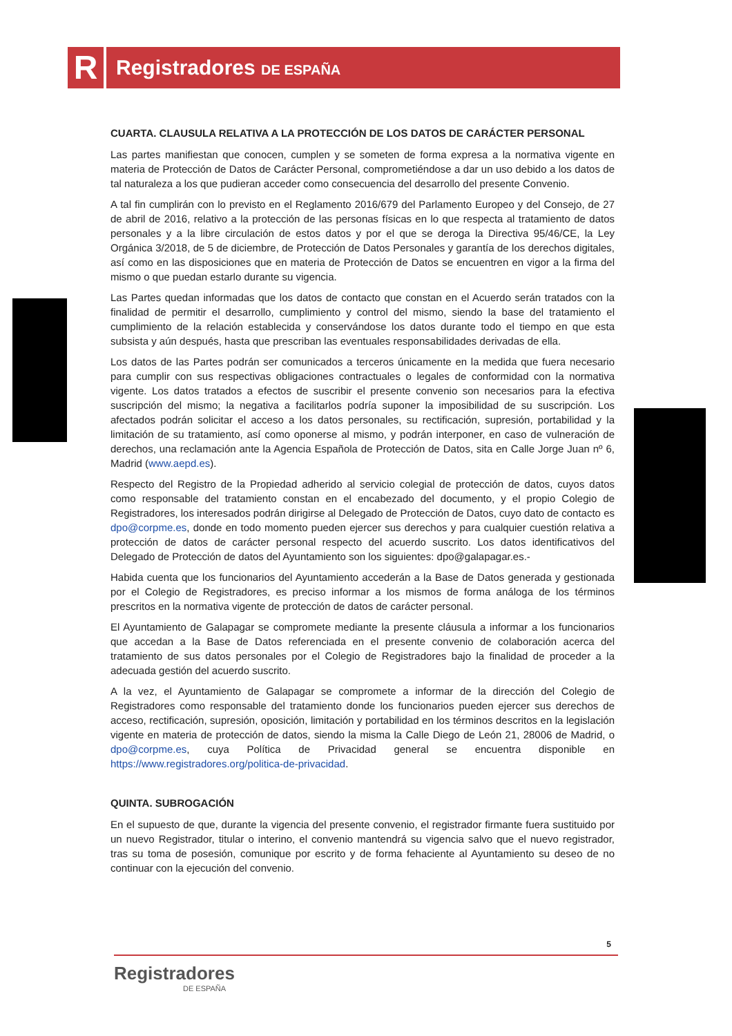R Registradores DE ESPAÑA
CUARTA. CLAUSULA RELATIVA A LA PROTECCIÓN DE LOS DATOS DE CARÁCTER PERSONAL
Las partes manifiestan que conocen, cumplen y se someten de forma expresa a la normativa vigente en materia de Protección de Datos de Carácter Personal, comprometiéndose a dar un uso debido a los datos de tal naturaleza a los que pudieran acceder como consecuencia del desarrollo del presente Convenio.
A tal fin cumplirán con lo previsto en el Reglamento 2016/679 del Parlamento Europeo y del Consejo, de 27 de abril de 2016, relativo a la protección de las personas físicas en lo que respecta al tratamiento de datos personales y a la libre circulación de estos datos y por el que se deroga la Directiva 95/46/CE, la Ley Orgánica 3/2018, de 5 de diciembre, de Protección de Datos Personales y garantía de los derechos digitales, así como en las disposiciones que en materia de Protección de Datos se encuentren en vigor a la firma del mismo o que puedan estarlo durante su vigencia.
Las Partes quedan informadas que los datos de contacto que constan en el Acuerdo serán tratados con la finalidad de permitir el desarrollo, cumplimiento y control del mismo, siendo la base del tratamiento el cumplimiento de la relación establecida y conservándose los datos durante todo el tiempo en que esta subsista y aún después, hasta que prescriban las eventuales responsabilidades derivadas de ella.
Los datos de las Partes podrán ser comunicados a terceros únicamente en la medida que fuera necesario para cumplir con sus respectivas obligaciones contractuales o legales de conformidad con la normativa vigente. Los datos tratados a efectos de suscribir el presente convenio son necesarios para la efectiva suscripción del mismo; la negativa a facilitarlos podría suponer la imposibilidad de su suscripción. Los afectados podrán solicitar el acceso a los datos personales, su rectificación, supresión, portabilidad y la limitación de su tratamiento, así como oponerse al mismo, y podrán interponer, en caso de vulneración de derechos, una reclamación ante la Agencia Española de Protección de Datos, sita en Calle Jorge Juan nº 6, Madrid (www.aepd.es).
Respecto del Registro de la Propiedad adherido al servicio colegial de protección de datos, cuyos datos como responsable del tratamiento constan en el encabezado del documento, y el propio Colegio de Registradores, los interesados podrán dirigirse al Delegado de Protección de Datos, cuyo dato de contacto es dpo@corpme.es, donde en todo momento pueden ejercer sus derechos y para cualquier cuestión relativa a protección de datos de carácter personal respecto del acuerdo suscrito. Los datos identificativos del Delegado de Protección de datos del Ayuntamiento son los siguientes: dpo@galapagar.es.-
Habida cuenta que los funcionarios del Ayuntamiento accederán a la Base de Datos generada y gestionada por el Colegio de Registradores, es preciso informar a los mismos de forma análoga de los términos prescritos en la normativa vigente de protección de datos de carácter personal.
El Ayuntamiento de Galapagar se compromete mediante la presente cláusula a informar a los funcionarios que accedan a la Base de Datos referenciada en el presente convenio de colaboración acerca del tratamiento de sus datos personales por el Colegio de Registradores bajo la finalidad de proceder a la adecuada gestión del acuerdo suscrito.
A la vez, el Ayuntamiento de Galapagar se compromete a informar de la dirección del Colegio de Registradores como responsable del tratamiento donde los funcionarios pueden ejercer sus derechos de acceso, rectificación, supresión, oposición, limitación y portabilidad en los términos descritos en la legislación vigente en materia de protección de datos, siendo la misma la Calle Diego de León 21, 28006 de Madrid, o dpo@corpme.es, cuya Política de Privacidad general se encuentra disponible en https://www.registradores.org/politica-de-privacidad.
QUINTA. SUBROGACIÓN
En el supuesto de que, durante la vigencia del presente convenio, el registrador firmante fuera sustituido por un nuevo Registrador, titular o interino, el convenio mantendrá su vigencia salvo que el nuevo registrador, tras su toma de posesión, comunique por escrito y de forma fehaciente al Ayuntamiento su deseo de no continuar con la ejecución del convenio.
5
Registradores
DE ESPAÑA